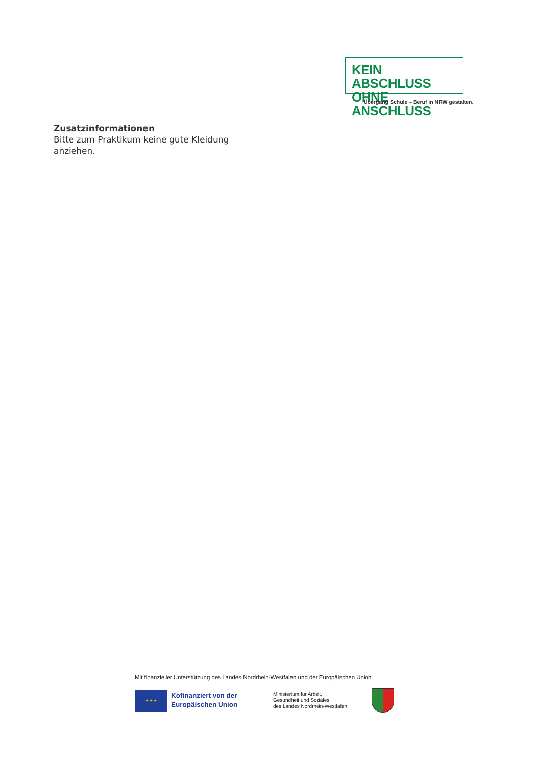KEIN ABSCHLUSS
OHNE ANSCHLUSS
Übergang Schule – Beruf in NRW gestalten.
Zusatzinformationen
Bitte zum Praktikum keine gute Kleidung
anziehen.
Mit finanzieller Unterstützung des Landes Nordrhein-Westfalen und der Europäischen Union
★ ★ ★
Kofinanziert von der
Europäischen Union
Ministerium für Arbeit,
Gesundheit und Soziales
des Landes Nordrhein-Westfalen